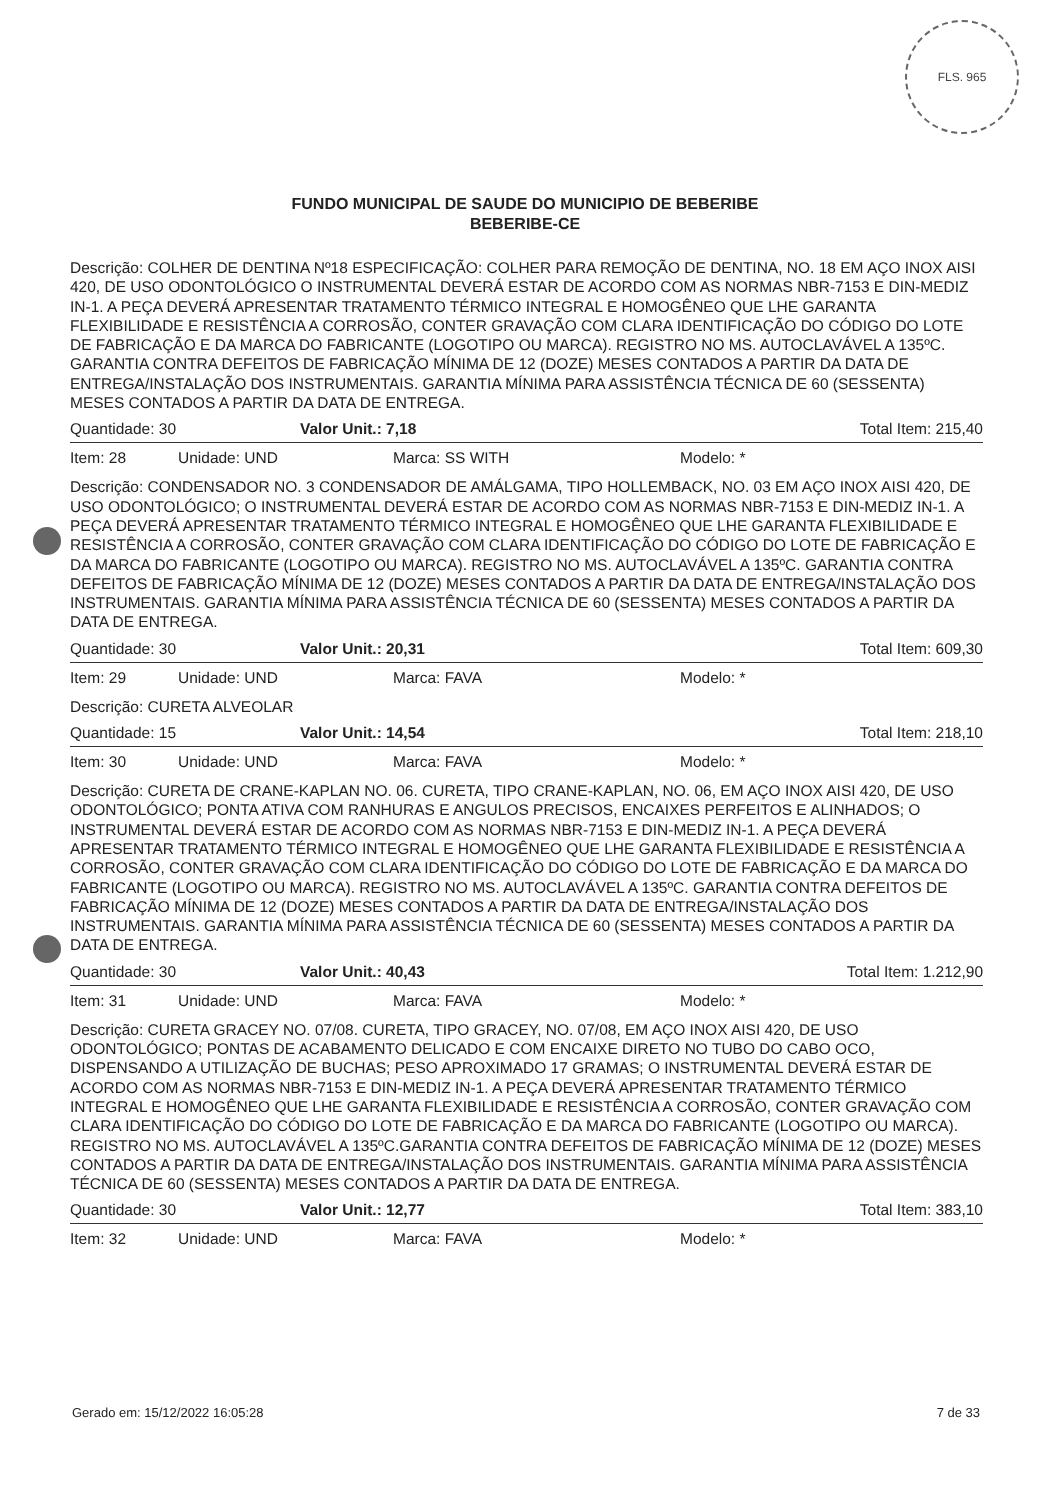FLS. 965
FUNDO MUNICIPAL DE SAUDE DO MUNICIPIO DE BEBERIBE
BEBERIBE-CE
Descrição: COLHER DE DENTINA Nº18 ESPECIFICAÇÃO: COLHER PARA REMOÇÃO DE DENTINA, NO. 18 EM AÇO INOX AISI 420, DE USO ODONTOLÓGICO O INSTRUMENTAL DEVERÁ ESTAR DE ACORDO COM AS NORMAS NBR-7153 E DIN-MEDIZ IN-1. A PEÇA DEVERÁ APRESENTAR TRATAMENTO TÉRMICO INTEGRAL E HOMOGÊNEO QUE LHE GARANTA FLEXIBILIDADE E RESISTÊNCIA A CORROSÃO, CONTER GRAVAÇÃO COM CLARA IDENTIFICAÇÃO DO CÓDIGO DO LOTE DE FABRICAÇÃO E DA MARCA DO FABRICANTE (LOGOTIPO OU MARCA). REGISTRO NO MS. AUTOCLAVÁVEL A 135ºC. GARANTIA CONTRA DEFEITOS DE FABRICAÇÃO MÍNIMA DE 12 (DOZE) MESES CONTADOS A PARTIR DA DATA DE ENTREGA/INSTALAÇÃO DOS INSTRUMENTAIS. GARANTIA MÍNIMA PARA ASSISTÊNCIA TÉCNICA DE 60 (SESSENTA) MESES CONTADOS A PARTIR DA DATA DE ENTREGA.
Quantidade: 30 Valor Unit.: 7,18 Total Item: 215,40
Item: 28 Unidade: UND Marca: SS WITH Modelo: *
Descrição: CONDENSADOR NO. 3 CONDENSADOR DE AMÁLGAMA, TIPO HOLLEMBACK, NO. 03 EM AÇO INOX AISI 420, DE USO ODONTOLÓGICO; O INSTRUMENTAL DEVERÁ ESTAR DE ACORDO COM AS NORMAS NBR-7153 E DIN-MEDIZ IN-1. A PEÇA DEVERÁ APRESENTAR TRATAMENTO TÉRMICO INTEGRAL E HOMOGÊNEO QUE LHE GARANTA FLEXIBILIDADE E RESISTÊNCIA A CORROSÃO, CONTER GRAVAÇÃO COM CLARA IDENTIFICAÇÃO DO CÓDIGO DO LOTE DE FABRICAÇÃO E DA MARCA DO FABRICANTE (LOGOTIPO OU MARCA). REGISTRO NO MS. AUTOCLAVÁVEL A 135ºC. GARANTIA CONTRA DEFEITOS DE FABRICAÇÃO MÍNIMA DE 12 (DOZE) MESES CONTADOS A PARTIR DA DATA DE ENTREGA/INSTALAÇÃO DOS INSTRUMENTAIS. GARANTIA MÍNIMA PARA ASSISTÊNCIA TÉCNICA DE 60 (SESSENTA) MESES CONTADOS A PARTIR DA DATA DE ENTREGA.
Quantidade: 30 Valor Unit.: 20,31 Total Item: 609,30
Item: 29 Unidade: UND Marca: FAVA Modelo: *
Descrição: CURETA ALVEOLAR
Quantidade: 15 Valor Unit.: 14,54 Total Item: 218,10
Item: 30 Unidade: UND Marca: FAVA Modelo: *
Descrição: CURETA DE CRANE-KAPLAN NO. 06. CURETA, TIPO CRANE-KAPLAN, NO. 06, EM AÇO INOX AISI 420, DE USO ODONTOLÓGICO; PONTA ATIVA COM RANHURAS E ANGULOS PRECISOS, ENCAIXES PERFEITOS E ALINHADOS; O INSTRUMENTAL DEVERÁ ESTAR DE ACORDO COM AS NORMAS NBR-7153 E DIN-MEDIZ IN-1. A PEÇA DEVERÁ APRESENTAR TRATAMENTO TÉRMICO INTEGRAL E HOMOGÊNEO QUE LHE GARANTA FLEXIBILIDADE E RESISTÊNCIA A CORROSÃO, CONTER GRAVAÇÃO COM CLARA IDENTIFICAÇÃO DO CÓDIGO DO LOTE DE FABRICAÇÃO E DA MARCA DO FABRICANTE (LOGOTIPO OU MARCA). REGISTRO NO MS. AUTOCLAVÁVEL A 135ºC. GARANTIA CONTRA DEFEITOS DE FABRICAÇÃO MÍNIMA DE 12 (DOZE) MESES CONTADOS A PARTIR DA DATA DE ENTREGA/INSTALAÇÃO DOS INSTRUMENTAIS. GARANTIA MÍNIMA PARA ASSISTÊNCIA TÉCNICA DE 60 (SESSENTA) MESES CONTADOS A PARTIR DA DATA DE ENTREGA.
Quantidade: 30 Valor Unit.: 40,43 Total Item: 1.212,90
Item: 31 Unidade: UND Marca: FAVA Modelo: *
Descrição: CURETA GRACEY NO. 07/08. CURETA, TIPO GRACEY, NO. 07/08, EM AÇO INOX AISI 420, DE USO ODONTOLÓGICO; PONTAS DE ACABAMENTO DELICADO E COM ENCAIXE DIRETO NO TUBO DO CABO OCO, DISPENSANDO A UTILIZAÇÃO DE BUCHAS; PESO APROXIMADO 17 GRAMAS; O INSTRUMENTAL DEVERÁ ESTAR DE ACORDO COM AS NORMAS NBR-7153 E DIN-MEDIZ IN-1. A PEÇA DEVERÁ APRESENTAR TRATAMENTO TÉRMICO INTEGRAL E HOMOGÊNEO QUE LHE GARANTA FLEXIBILIDADE E RESISTÊNCIA A CORROSÃO, CONTER GRAVAÇÃO COM CLARA IDENTIFICAÇÃO DO CÓDIGO DO LOTE DE FABRICAÇÃO E DA MARCA DO FABRICANTE (LOGOTIPO OU MARCA). REGISTRO NO MS. AUTOCLAVÁVEL A 135ºC.GARANTIA CONTRA DEFEITOS DE FABRICAÇÃO MÍNIMA DE 12 (DOZE) MESES CONTADOS A PARTIR DA DATA DE ENTREGA/INSTALAÇÃO DOS INSTRUMENTAIS. GARANTIA MÍNIMA PARA ASSISTÊNCIA TÉCNICA DE 60 (SESSENTA) MESES CONTADOS A PARTIR DA DATA DE ENTREGA.
Quantidade: 30 Valor Unit.: 12,77 Total Item: 383,10
Item: 32 Unidade: UND Marca: FAVA Modelo: *
Gerado em: 15/12/2022 16:05:28 7 de 33